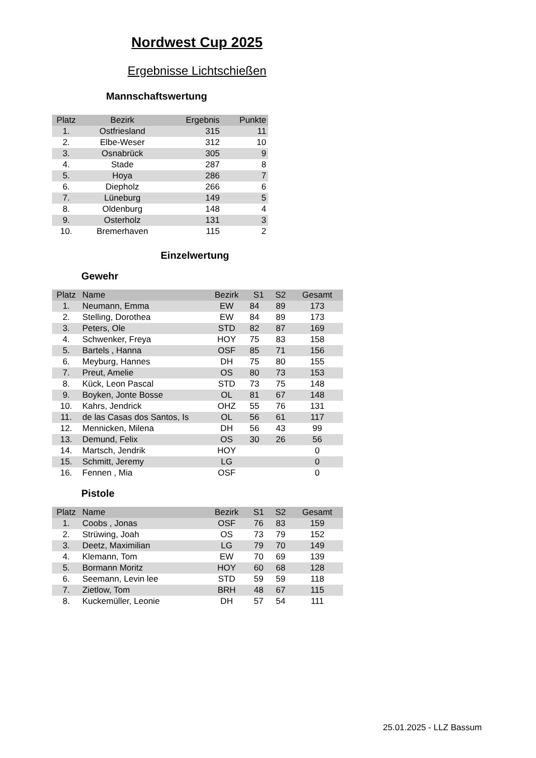Nordwest Cup 2025
Ergebnisse Lichtschießen
Mannschaftswertung
| Platz | Bezirk | Ergebnis | Punkte |
| --- | --- | --- | --- |
| 1. | Ostfriesland | 315 | 11 |
| 2. | Elbe-Weser | 312 | 10 |
| 3. | Osnabrück | 305 | 9 |
| 4. | Stade | 287 | 8 |
| 5. | Hoya | 286 | 7 |
| 6. | Diepholz | 266 | 6 |
| 7. | Lüneburg | 149 | 5 |
| 8. | Oldenburg | 148 | 4 |
| 9. | Osterholz | 131 | 3 |
| 10. | Bremerhaven | 115 | 2 |
Einzelwertung
Gewehr
| Platz | Name | Bezirk | S1 | S2 | Gesamt |
| --- | --- | --- | --- | --- | --- |
| 1. | Neumann, Emma | EW | 84 | 89 | 173 |
| 2. | Stelling, Dorothea | EW | 84 | 89 | 173 |
| 3. | Peters, Ole | STD | 82 | 87 | 169 |
| 4. | Schwenker, Freya | HOY | 75 | 83 | 158 |
| 5. | Bartels , Hanna | OSF | 85 | 71 | 156 |
| 6. | Meyburg, Hannes | DH | 75 | 80 | 155 |
| 7. | Preut, Amelie | OS | 80 | 73 | 153 |
| 8. | Kück, Leon Pascal | STD | 73 | 75 | 148 |
| 9. | Boyken, Jonte Bosse | OL | 81 | 67 | 148 |
| 10. | Kahrs, Jendrick | OHZ | 55 | 76 | 131 |
| 11. | de las Casas dos Santos, Is | OL | 56 | 61 | 117 |
| 12. | Mennicken, Milena | DH | 56 | 43 | 99 |
| 13. | Demund, Felix | OS | 30 | 26 | 56 |
| 14. | Martsch, Jendrik | HOY | | | 0 |
| 15. | Schmitt, Jeremy | LG | | | 0 |
| 16. | Fennen , Mia | OSF | | | 0 |
Pistole
| Platz | Name | Bezirk | S1 | S2 | Gesamt |
| --- | --- | --- | --- | --- | --- |
| 1. | Coobs , Jonas | OSF | 76 | 83 | 159 |
| 2. | Strüwing, Joah | OS | 73 | 79 | 152 |
| 3. | Deetz, Maximilian | LG | 79 | 70 | 149 |
| 4. | Klemann, Tom | EW | 70 | 69 | 139 |
| 5. | Bormann Moritz | HOY | 60 | 68 | 128 |
| 6. | Seemann, Levin lee | STD | 59 | 59 | 118 |
| 7. | Zietlow, Tom | BRH | 48 | 67 | 115 |
| 8. | Kuckemüller, Leonie | DH | 57 | 54 | 111 |
25.01.2025 - LLZ Bassum